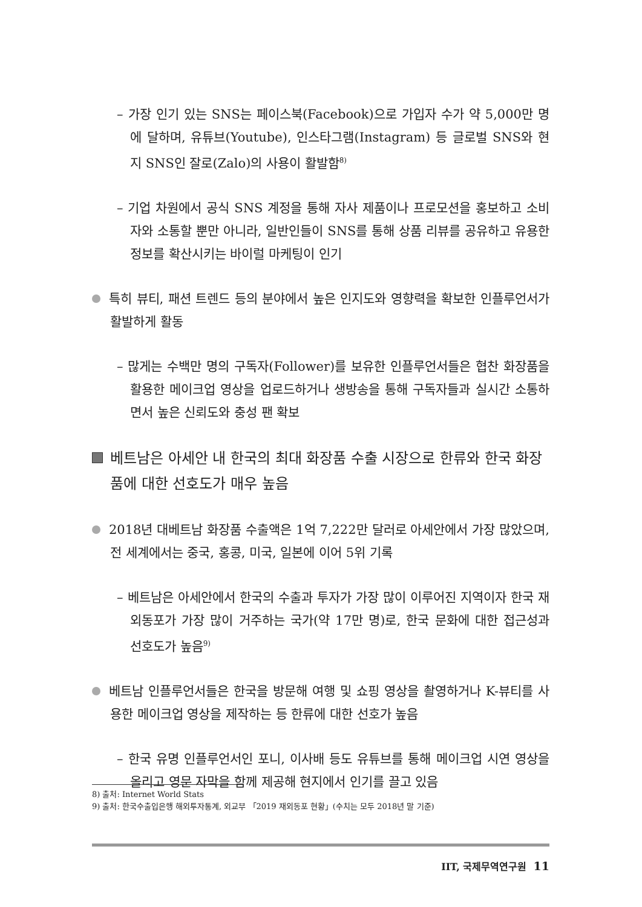– 가장 인기 있는 SNS는 페이스북(Facebook)으로 가입자 수가 약 5,000만 명에 달하며, 유튜브(Youtube), 인스타그램(Instagram) 등 글로벌 SNS와 현지 SNS인 잘로(Zalo)의 사용이 활발함<sup>8)</sup>
– 기업 차원에서 공식 SNS 계정을 통해 자사 제품이나 프로모션을 홍보하고 소비자와 소통할 뿐만 아니라, 일반인들이 SNS를 통해 상품 리뷰를 공유하고 유용한 정보를 확산시키는 바이럴 마케팅이 인기
특히 뷰티, 패션 트렌드 등의 분야에서 높은 인지도와 영향력을 확보한 인플루언서가 활발하게 활동
– 많게는 수백만 명의 구독자(Follower)를 보유한 인플루언서들은 협찬 화장품을 활용한 메이크업 영상을 업로드하거나 생방송을 통해 구독자들과 실시간 소통하면서 높은 신뢰도와 충성 팬 확보
베트남은 아세안 내 한국의 최대 화장품 수출 시장으로 한류와 한국 화장품에 대한 선호도가 매우 높음
2018년 대베트남 화장품 수출액은 1억 7,222만 달러로 아세안에서 가장 많았으며, 전 세계에서는 중국, 홍콩, 미국, 일본에 이어 5위 기록
– 베트남은 아세안에서 한국의 수출과 투자가 가장 많이 이루어진 지역이자 한국 재외동포가 가장 많이 거주하는 국가(약 17만 명)로, 한국 문화에 대한 접근성과 선호도가 높음<sup>9)</sup>
베트남 인플루언서들은 한국을 방문해 여행 및 쇼핑 영상을 촬영하거나 K-뷰티를 사용한 메이크업 영상을 제작하는 등 한류에 대한 선호가 높음
– 한국 유명 인플루언서인 포니, 이사배 등도 유튜브를 통해 메이크업 시연 영상을 올리고 영문 자막을 함께 제공해 현지에서 인기를 끌고 있음
8) 출처: Internet World Stats
9) 출처: 한국수출입은행 해외투자통계, 외교부 「2019 재외동포 현황」(수치는 모두 2018년 말 기준)
IIT, 국제무역연구원 11